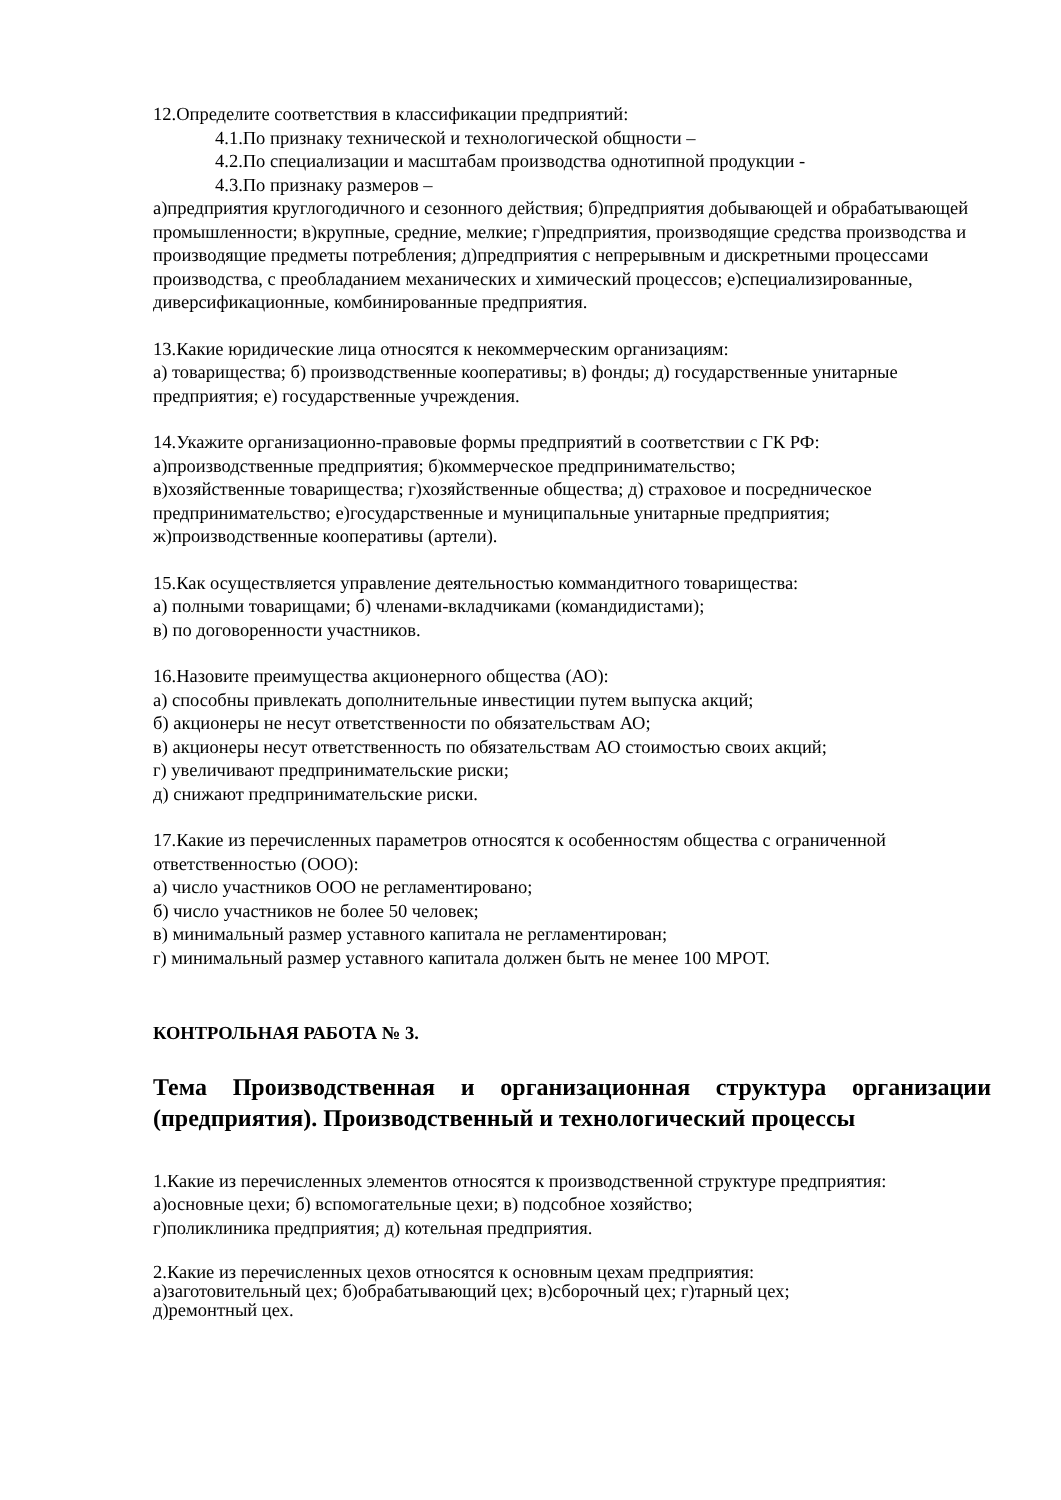12.Определите соответствия в классификации предприятий:
4.1.По признаку технической и технологической общности –
4.2.По специализации и масштабам производства однотипной продукции -
4.3.По признаку размеров –
а)предприятия круглогодичного и сезонного действия; б)предприятия добывающей и обрабатывающей промышленности; в)крупные, средние, мелкие; г)предприятия, производящие средства производства и производящие предметы потребления; д)предприятия с непрерывным и дискретными процессами производства, с преобладанием механических и химический процессов; е)специализированные, диверсификационные, комбинированные предприятия.
13.Какие юридические лица относятся к некоммерческим организациям:
а) товарищества; б) производственные кооперативы; в) фонды; д) государственные унитарные предприятия; е) государственные учреждения.
14.Укажите организационно-правовые формы предприятий в соответствии с ГК РФ:
а)производственные предприятия; б)коммерческое предпринимательство;
в)хозяйственные товарищества; г)хозяйственные общества; д) страховое и посредническое предпринимательство; е)государственные и муниципальные унитарные предприятия; ж)производственные кооперативы (артели).
15.Как осуществляется управление деятельностью коммандитного товарищества:
а) полными товарищами; б) членами-вкладчиками (командидистами);
в) по договоренности участников.
16.Назовите преимущества акционерного общества (АО):
а) способны привлекать дополнительные инвестиции путем выпуска акций;
б) акционеры не несут ответственности по обязательствам АО;
в) акционеры несут ответственность по обязательствам АО стоимостью своих акций;
г) увеличивают предпринимательские риски;
д) снижают предпринимательские риски.
17.Какие из перечисленных параметров относятся к особенностям общества с ограниченной ответственностью (ООО):
а) число участников ООО не регламентировано;
б) число участников не более 50 человек;
в) минимальный размер уставного капитала не регламентирован;
г) минимальный размер уставного капитала должен быть не менее 100 МРОТ.
КОНТРОЛЬНАЯ РАБОТА № 3.
Тема Производственная и организационная структура организации (предприятия). Производственный и технологический процессы
1.Какие из перечисленных элементов относятся к производственной структуре предприятия:
а)основные цехи; б) вспомогательные цехи; в) подсобное хозяйство;
г)поликлиника предприятия; д) котельная предприятия.
2.Какие из перечисленных цехов относятся к основным цехам предприятия:
а)заготовительный цех; б)обрабатывающий цех; в)сборочный цех; г)тарный цех;
д)ремонтный цех.